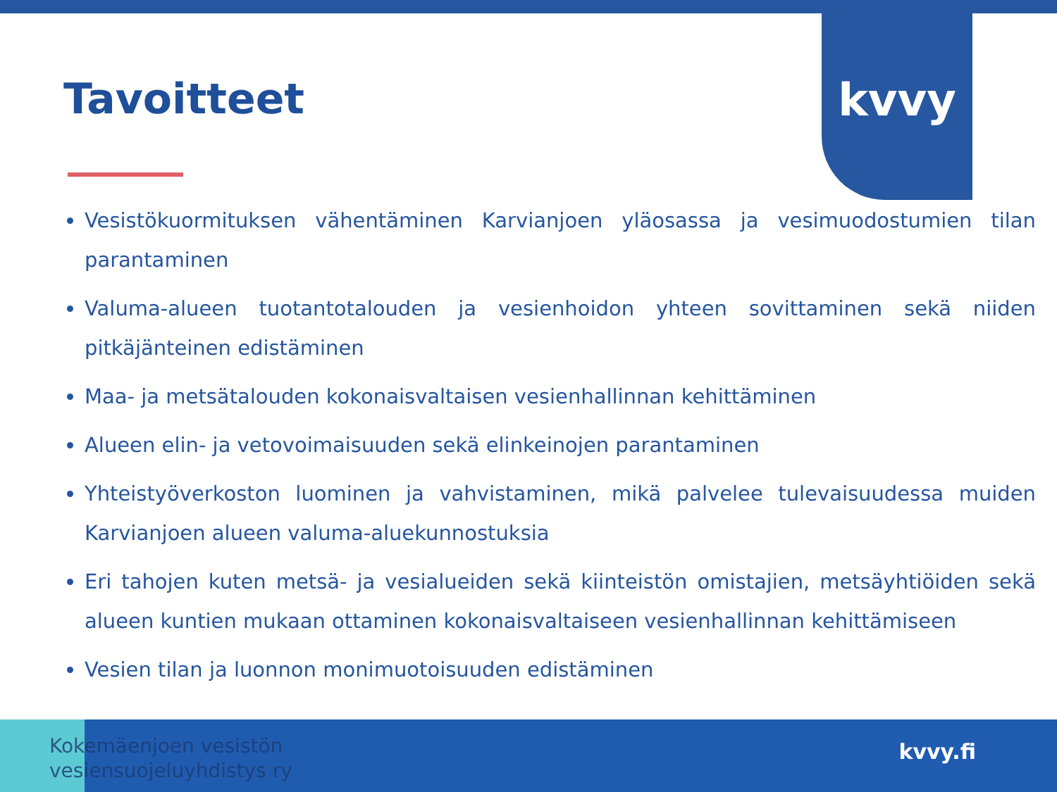kvvy
Tavoitteet
Vesistökuormituksen vähentäminen Karvianjoen yläosassa ja vesimuodostumien tilan parantaminen
Valuma-alueen tuotantotalouden ja vesienhoidon yhteen sovittaminen sekä niiden pitkäjänteinen edistäminen
Maa- ja metsätalouden kokonaisvaltaisen vesienhallinnan kehittäminen
Alueen elin- ja vetovoimaisuuden sekä elinkeinojen parantaminen
Yhteistyöverkoston luominen ja vahvistaminen, mikä palvelee tulevaisuudessa muiden Karvianjoen alueen valuma-aluekunnostuksia
Eri tahojen kuten metsä- ja vesialueiden sekä kiinteistön omistajien, metsäyhtiöiden sekä alueen kuntien mukaan ottaminen kokonaisvaltaiseen vesienhallinnan kehittämiseen
Vesien tilan ja luonnon monimuotoisuuden edistäminen
Kokemäenjoen vesistön
vesiensuojeluyhdistys ry
kvvy.fi